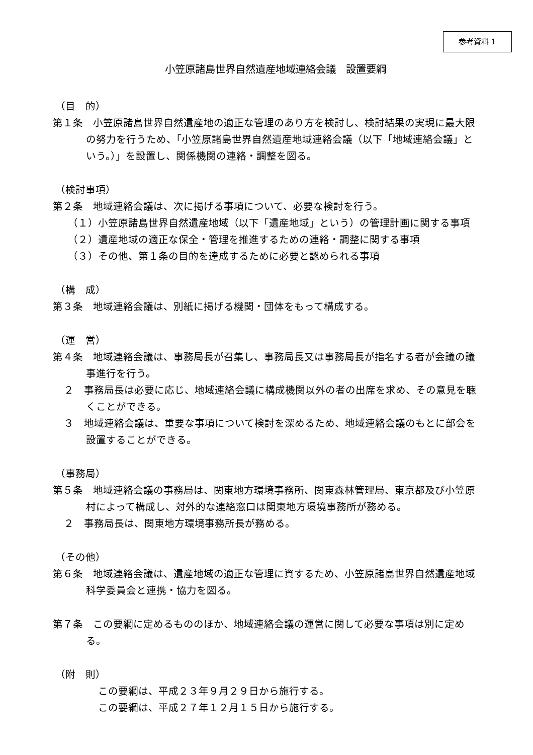参考資料 1
小笠原諸島世界自然遺産地域連絡会議　設置要綱
（目　的）
第１条　小笠原諸島世界自然遺産地の適正な管理のあり方を検討し、検討結果の実現に最大限の努力を行うため、「小笠原諸島世界自然遺産地域連絡会議（以下「地域連絡会議」という。）」を設置し、関係機関の連絡・調整を図る。
（検討事項）
第２条　地域連絡会議は、次に掲げる事項について、必要な検討を行う。
（１）小笠原諸島世界自然遺産地域（以下「遺産地域」という）の管理計画に関する事項
（２）遺産地域の適正な保全・管理を推進するための連絡・調整に関する事項
（３）その他、第１条の目的を達成するために必要と認められる事項
（構　成）
第３条　地域連絡会議は、別紙に掲げる機関・団体をもって構成する。
（運　営）
第４条　地域連絡会議は、事務局長が召集し、事務局長又は事務局長が指名する者が会議の議事進行を行う。
２　事務局長は必要に応じ、地域連絡会議に構成機関以外の者の出席を求め、その意見を聴くことができる。
３　地域連絡会議は、重要な事項について検討を深めるため、地域連絡会議のもとに部会を設置することができる。
（事務局）
第５条　地域連絡会議の事務局は、関東地方環境事務所、関東森林管理局、東京都及び小笠原村によって構成し、対外的な連絡窓口は関東地方環境事務所が務める。
２　事務局長は、関東地方環境事務所長が務める。
（その他）
第６条　地域連絡会議は、遺産地域の適正な管理に資するため、小笠原諸島世界自然遺産地域科学委員会と連携・協力を図る。
第７条　この要綱に定めるもののほか、地域連絡会議の運営に関して必要な事項は別に定める。
（附　則）
この要綱は、平成２３年９月２９日から施行する。
この要綱は、平成２７年１２月１５日から施行する。